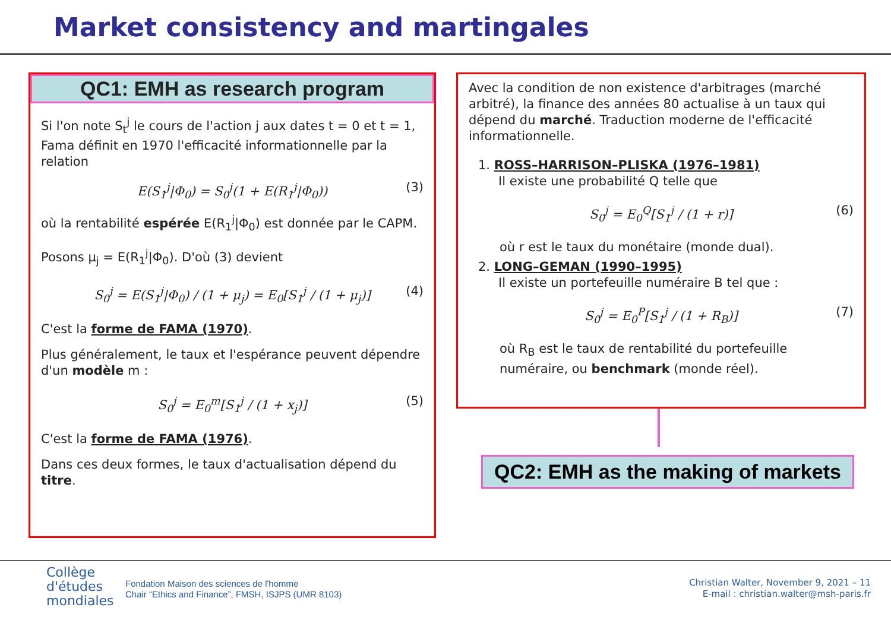Market consistency and martingales
QC1: EMH as research program
Si l'on note S<sub>t</sub><sup>j</sup> le cours de l'action j aux dates t = 0 et t = 1, Fama définit en 1970 l'efficacité informationnelle par la relation
E(S<sub>1</sub><sup>j</sup>|Φ<sub>0</sub>) = S<sub>0</sub><sup>j</sup>(1 + E(R<sub>1</sub><sup>j</sup>|Φ<sub>0</sub>)) (3)
où la rentabilité espérée E(R<sub>1</sub><sup>j</sup>|Φ<sub>0</sub>) est donnée par le CAPM.
Posons μ<sub>j</sub> = E(R<sub>1</sub><sup>j</sup>|Φ<sub>0</sub>). D'où (3) devient
S<sub>0</sub><sup>j</sup> = E(S<sub>1</sub><sup>j</sup>|Φ<sub>0</sub>) / (1 + μ<sub>j</sub>) = E<sub>0</sub>[S<sub>1</sub><sup>j</sup> / (1 + μ<sub>j</sub>)] (4)
C'est la forme de FAMA (1970).
Plus généralement, le taux et l'espérance peuvent dépendre d'un modèle m :
S<sub>0</sub><sup>j</sup> = E<sub>0</sub><sup>m</sup>[S<sub>1</sub><sup>j</sup> / (1 + x<sub>j</sub>)] (5)
C'est la forme de FAMA (1976).
Dans ces deux formes, le taux d'actualisation dépend du titre.
Avec la condition de non existence d'arbitrages (marché arbitré), la finance des années 80 actualise à un taux qui dépend du marché. Traduction moderne de l'efficacité informationnelle.
1. ROSS–HARRISON–PLISKA (1976–1981)
Il existe une probabilité Q telle que
S<sub>0</sub><sup>j</sup> = E<sub>0</sub><sup>Q</sup>[S<sub>1</sub><sup>j</sup> / (1 + r)] (6)
où r est le taux du monétaire (monde dual).
2. LONG–GEMAN (1990–1995)
Il existe un portefeuille numéraire B tel que :
S<sub>0</sub><sup>j</sup> = E<sub>0</sub><sup>P</sup>[S<sub>1</sub><sup>j</sup> / (1 + R<sub>B</sub>)] (7)
où R<sub>B</sub> est le taux de rentabilité du portefeuille numéraire, ou benchmark (monde réel).
QC2: EMH as the making of markets
Collège
d'études
mondiales
Fondation Maison des sciences de l'homme
Chair “Ethics and Finance”, FMSH, ISJPS (UMR 8103)
Christian Walter, November 9, 2021 – 11
E-mail : christian.walter@msh-paris.fr